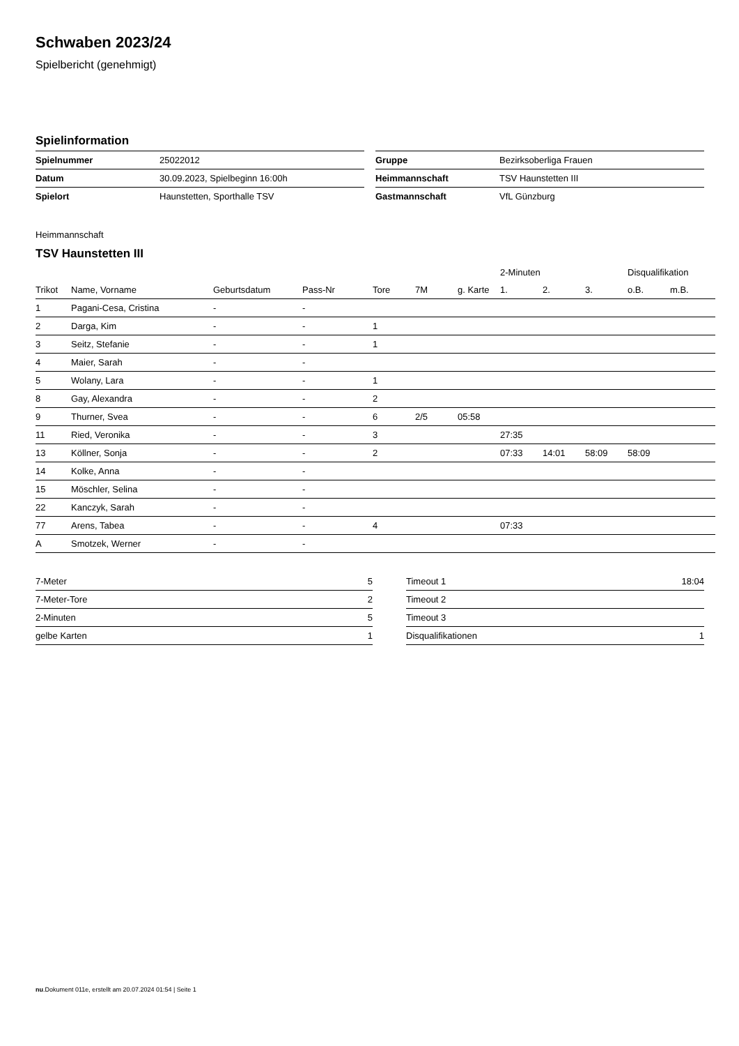Schwaben 2023/24
Spielbericht (genehmigt)
Spielinformation
| Spielnummer | 25022012 |
| Datum | 30.09.2023, Spielbeginn 16:00h |
| Spielort | Haunstetten, Sporthalle TSV |
| Gruppe | Bezirksoberliga Frauen |
| Heimmannschaft | TSV Haunstetten III |
| Gastmannschaft | VfL Günzburg |
Heimmannschaft
TSV Haunstetten III
| | | | | | | | 2-Minuten | | | Disqualifikation | |
| --- | --- | --- | --- | --- | --- | --- | --- | --- | --- | --- | --- |
| Trikot | Name, Vorname | Geburtsdatum | Pass-Nr | Tore | 7M | g. Karte | 1. | 2. | 3. | o.B. | m.B. |
| 1 | Pagani-Cesa, Cristina | - | - | | | | | | | | |
| 2 | Darga, Kim | - | - | 1 | | | | | | | |
| 3 | Seitz, Stefanie | - | - | 1 | | | | | | | |
| 4 | Maier, Sarah | - | - | | | | | | | | |
| 5 | Wolany, Lara | - | - | 1 | | | | | | | |
| 8 | Gay, Alexandra | - | - | 2 | | | | | | | |
| 9 | Thurner, Svea | - | - | 6 | 2/5 | 05:58 | | | | | |
| 11 | Ried, Veronika | - | - | 3 | | | 27:35 | | | | |
| 13 | Köllner, Sonja | - | - | 2 | | | 07:33 | 14:01 | 58:09 | 58:09 | |
| 14 | Kolke, Anna | - | - | | | | | | | | |
| 15 | Möschler, Selina | - | - | | | | | | | | |
| 22 | Kanczyk, Sarah | - | - | | | | | | | | |
| 77 | Arens, Tabea | - | - | 4 | | | 07:33 | | | | |
| A | Smotzek, Werner | - | - | | | | | | | | |
| 7-Meter | 5 |
| 7-Meter-Tore | 2 |
| 2-Minuten | 5 |
| gelbe Karten | 1 |
| Timeout 1 | 18:04 |
| Timeout 2 | |
| Timeout 3 | |
| Disqualifikationen | 1 |
nu.Dokument 011e, erstellt am 20.07.2024 01:54 | Seite 1